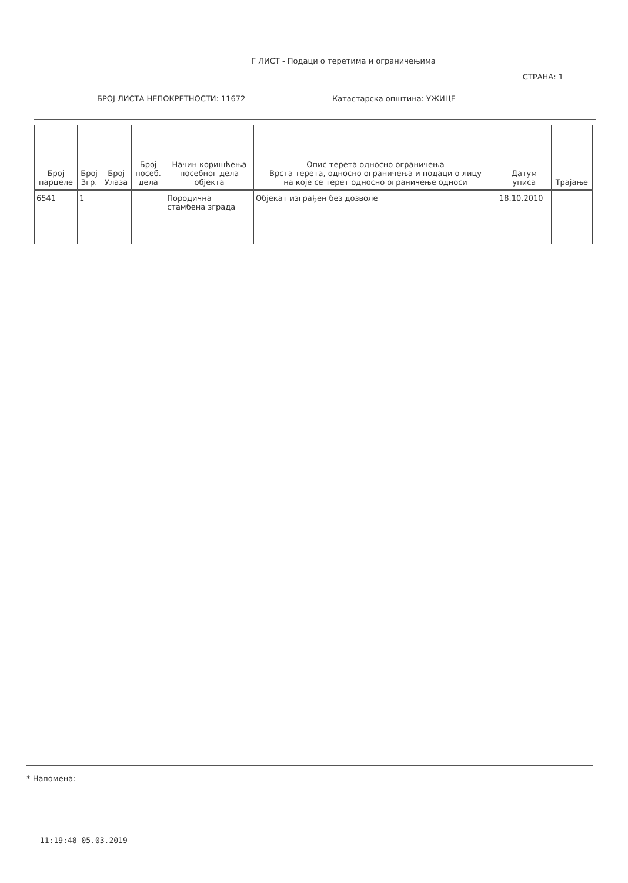Г ЛИСТ - Подаци о теретима и ограничењима
СТРАНА: 1
БРОЈ ЛИСТА НЕПОКРЕТНОСТИ: 11672 Катастарска општина: УЖИЦЕ
| Број парцеле | Број Згр. | Број Улаза | Број посеб. дела | Начин коришћења посебног дела објекта | Опис терета односно ограничења Врста терета, односно ограничења и подаци о лицу на које се терет односно ограничење односи | Датум уписа | Трајање |
| --- | --- | --- | --- | --- | --- | --- | --- |
| 6541 | 1 | | | Породична стамбена зграда | Објекат изграђен без дозволе | 18.10.2010 | |
* Напомена:
11:19:48 05.03.2019